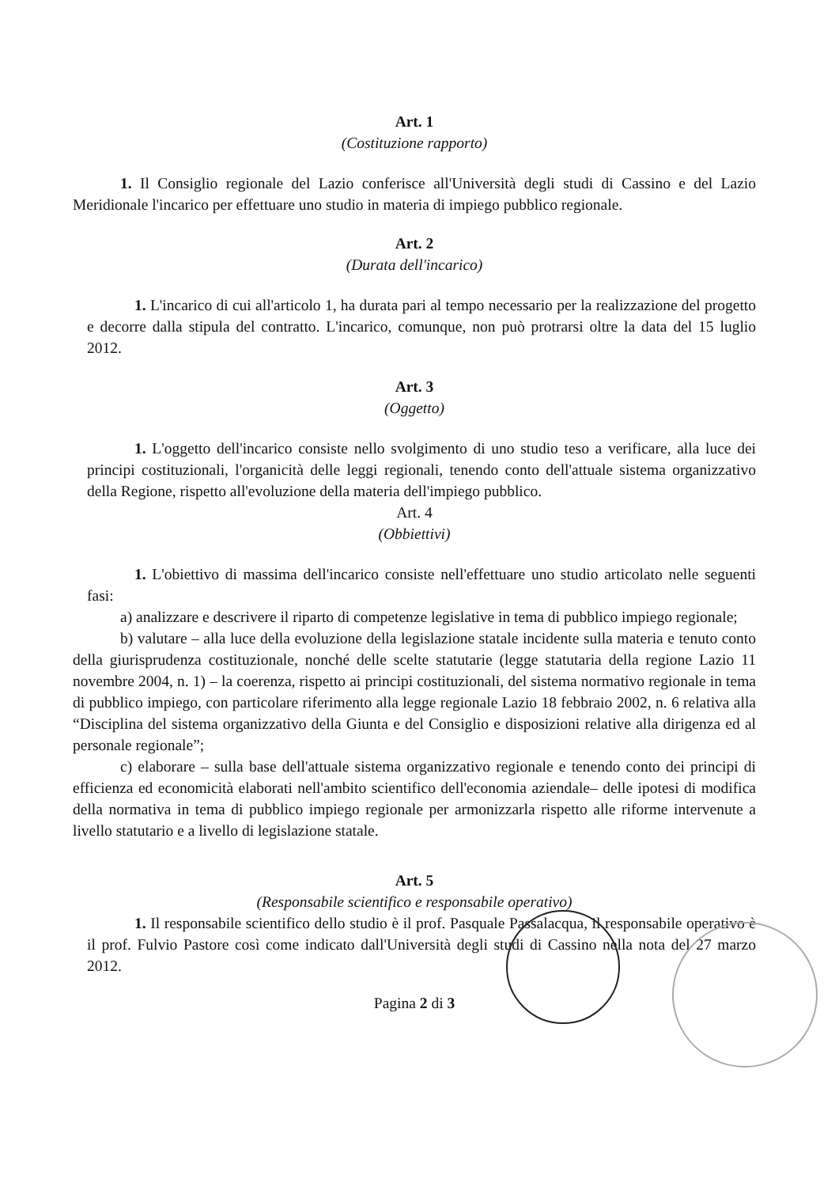Art. 1
(Costituzione rapporto)
1. Il Consiglio regionale del Lazio conferisce all'Università degli studi di Cassino e del Lazio Meridionale l'incarico per effettuare uno studio in materia di impiego pubblico regionale.
Art. 2
(Durata dell'incarico)
1. L'incarico di cui all'articolo 1, ha durata pari al tempo necessario per la realizzazione del progetto e decorre dalla stipula del contratto. L'incarico, comunque, non può protrarsi oltre la data del 15 luglio 2012.
Art. 3
(Oggetto)
1. L'oggetto dell'incarico consiste nello svolgimento di uno studio teso a verificare, alla luce dei principi costituzionali, l'organicità delle leggi regionali, tenendo conto dell'attuale sistema organizzativo della Regione, rispetto all'evoluzione della materia dell'impiego pubblico.
Art. 4
(Obbiettivi)
1. L'obiettivo di massima dell'incarico consiste nell'effettuare uno studio articolato nelle seguenti fasi:
a) analizzare e descrivere il riparto di competenze legislative in tema di pubblico impiego regionale;
b) valutare – alla luce della evoluzione della legislazione statale incidente sulla materia e tenuto conto della giurisprudenza costituzionale, nonché delle scelte statutarie (legge statutaria della regione Lazio 11 novembre 2004, n. 1) – la coerenza, rispetto ai principi costituzionali, del sistema normativo regionale in tema di pubblico impiego, con particolare riferimento alla legge regionale Lazio 18 febbraio 2002, n. 6 relativa alla “Disciplina del sistema organizzativo della Giunta e del Consiglio e disposizioni relative alla dirigenza ed al personale regionale”;
c) elaborare – sulla base dell'attuale sistema organizzativo regionale e tenendo conto dei principi di efficienza ed economicità elaborati nell'ambito scientifico dell'economia aziendale– delle ipotesi di modifica della normativa in tema di pubblico impiego regionale per armonizzarla rispetto alle riforme intervenute a livello statutario e a livello di legislazione statale.
Art. 5
(Responsabile scientifico e responsabile operativo)
1. Il responsabile scientifico dello studio è il prof. Pasquale Passalacqua, il responsabile operativo è il prof. Fulvio Pastore così come indicato dall'Università degli studi di Cassino nella nota del 27 marzo 2012.
Pagina 2 di 3